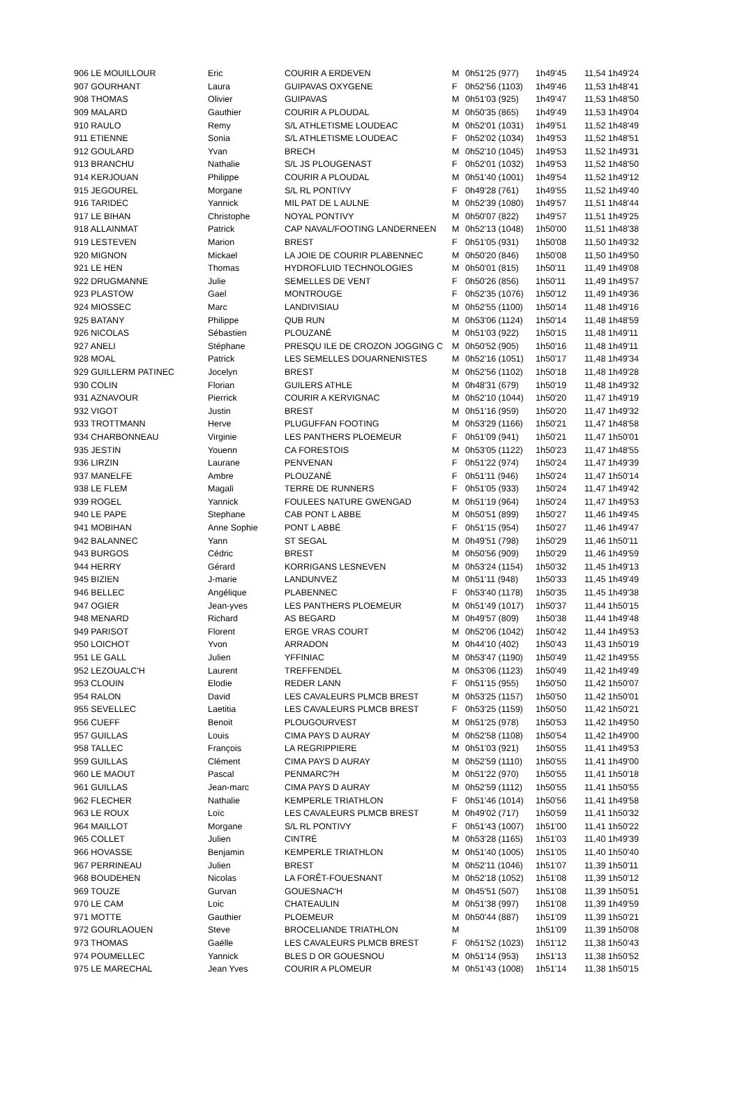| 906 LE MOUILLOUR | Eric | COURIR A ERDEVEN | M | 0h51'25 (977) | 1h49'45 | 11,54 1h49'24 |
| 907 GOURHANT | Laura | GUIPAVAS OXYGENE | F | 0h52'56 (1103) | 1h49'46 | 11,53 1h48'41 |
| 908 THOMAS | Olivier | GUIPAVAS | M | 0h51'03 (925) | 1h49'47 | 11,53 1h48'50 |
| 909 MALARD | Gauthier | COURIR A PLOUDAL | M | 0h50'35 (865) | 1h49'49 | 11,53 1h49'04 |
| 910 RAULO | Remy | S/L ATHLETISME LOUDEAC | M | 0h52'01 (1031) | 1h49'51 | 11,52 1h48'49 |
| 911 ETIENNE | Sonia | S/L ATHLETISME LOUDEAC | F | 0h52'02 (1034) | 1h49'53 | 11,52 1h48'51 |
| 912 GOULARD | Yvan | BRECH | M | 0h52'10 (1045) | 1h49'53 | 11,52 1h49'31 |
| 913 BRANCHU | Nathalie | S/L JS PLOUGENAST | F | 0h52'01 (1032) | 1h49'53 | 11,52 1h48'50 |
| 914 KERJOUAN | Philippe | COURIR A PLOUDAL | M | 0h51'40 (1001) | 1h49'54 | 11,52 1h49'12 |
| 915 JEGOUREL | Morgane | S/L RL PONTIVY | F | 0h49'28 (761) | 1h49'55 | 11,52 1h49'40 |
| 916 TARIDEC | Yannick | MIL PAT DE L AULNE | M | 0h52'39 (1080) | 1h49'57 | 11,51 1h48'44 |
| 917 LE BIHAN | Christophe | NOYAL PONTIVY | M | 0h50'07 (822) | 1h49'57 | 11,51 1h49'25 |
| 918 ALLAINMAT | Patrick | CAP NAVAL/FOOTING LANDERNEEN | M | 0h52'13 (1048) | 1h50'00 | 11,51 1h48'38 |
| 919 LESTEVEN | Marion | BREST | F | 0h51'05 (931) | 1h50'08 | 11,50 1h49'32 |
| 920 MIGNON | Mickael | LA JOIE DE COURIR PLABENNEC | M | 0h50'20 (846) | 1h50'08 | 11,50 1h49'50 |
| 921 LE HEN | Thomas | HYDROFLUID TECHNOLOGIES | M | 0h50'01 (815) | 1h50'11 | 11,49 1h49'08 |
| 922 DRUGMANNE | Julie | SEMELLES DE VENT | F | 0h50'26 (856) | 1h50'11 | 11,49 1h49'57 |
| 923 PLASTOW | Gael | MONTROUGE | F | 0h52'35 (1076) | 1h50'12 | 11,49 1h49'36 |
| 924 MIOSSEC | Marc | LANDIVISIAU | M | 0h52'55 (1100) | 1h50'14 | 11,48 1h49'16 |
| 925 BATANY | Philippe | QUB RUN | M | 0h53'06 (1124) | 1h50'14 | 11,48 1h48'59 |
| 926 NICOLAS | Sébastien | PLOUZANÉ | M | 0h51'03 (922) | 1h50'15 | 11,48 1h49'11 |
| 927 ANELI | Stéphane | PRESQU ILE DE CROZON JOGGING C | M | 0h50'52 (905) | 1h50'16 | 11,48 1h49'11 |
| 928 MOAL | Patrick | LES SEMELLES DOUARNENISTES | M | 0h52'16 (1051) | 1h50'17 | 11,48 1h49'34 |
| 929 GUILLERM PATINEC | Jocelyn | BREST | M | 0h52'56 (1102) | 1h50'18 | 11,48 1h49'28 |
| 930 COLIN | Florian | GUILERS ATHLE | M | 0h48'31 (679) | 1h50'19 | 11,48 1h49'32 |
| 931 AZNAVOUR | Pierrick | COURIR A KERVIGNAC | M | 0h52'10 (1044) | 1h50'20 | 11,47 1h49'19 |
| 932 VIGOT | Justin | BREST | M | 0h51'16 (959) | 1h50'20 | 11,47 1h49'32 |
| 933 TROTTMANN | Herve | PLUGUFFAN FOOTING | M | 0h53'29 (1166) | 1h50'21 | 11,47 1h48'58 |
| 934 CHARBONNEAU | Virginie | LES PANTHERS PLOEMEUR | F | 0h51'09 (941) | 1h50'21 | 11,47 1h50'01 |
| 935 JESTIN | Youenn | CA FORESTOIS | M | 0h53'05 (1122) | 1h50'23 | 11,47 1h48'55 |
| 936 LIRZIN | Laurane | PENVENAN | F | 0h51'22 (974) | 1h50'24 | 11,47 1h49'39 |
| 937 MANELFE | Ambre | PLOUZANÉ | F | 0h51'11 (946) | 1h50'24 | 11,47 1h50'14 |
| 938 LE FLEM | Magali | TERRE DE RUNNERS | F | 0h51'05 (933) | 1h50'24 | 11,47 1h49'42 |
| 939 ROGEL | Yannick | FOULEES NATURE GWENGAD | M | 0h51'19 (964) | 1h50'24 | 11,47 1h49'53 |
| 940 LE PAPE | Stephane | CAB PONT L ABBE | M | 0h50'51 (899) | 1h50'27 | 11,46 1h49'45 |
| 941 MOBIHAN | Anne Sophie | PONT L ABBÉ | F | 0h51'15 (954) | 1h50'27 | 11,46 1h49'47 |
| 942 BALANNEC | Yann | ST SEGAL | M | 0h49'51 (798) | 1h50'29 | 11,46 1h50'11 |
| 943 BURGOS | Cédric | BREST | M | 0h50'56 (909) | 1h50'29 | 11,46 1h49'59 |
| 944 HERRY | Gérard | KORRIGANS LESNEVEN | M | 0h53'24 (1154) | 1h50'32 | 11,45 1h49'13 |
| 945 BIZIEN | J-marie | LANDUNVEZ | M | 0h51'11 (948) | 1h50'33 | 11,45 1h49'49 |
| 946 BELLEC | Angélique | PLABENNEC | F | 0h53'40 (1178) | 1h50'35 | 11,45 1h49'38 |
| 947 OGIER | Jean-yves | LES PANTHERS PLOEMEUR | M | 0h51'49 (1017) | 1h50'37 | 11,44 1h50'15 |
| 948 MENARD | Richard | AS BEGARD | M | 0h49'57 (809) | 1h50'38 | 11,44 1h49'48 |
| 949 PARISOT | Florent | ERGE VRAS COURT | M | 0h52'06 (1042) | 1h50'42 | 11,44 1h49'53 |
| 950 LOICHOT | Yvon | ARRADON | M | 0h44'10 (402) | 1h50'43 | 11,43 1h50'19 |
| 951 LE GALL | Julien | YFFINIAC | M | 0h53'47 (1190) | 1h50'49 | 11,42 1h49'55 |
| 952 LEZOUALC'H | Laurent | TREFFENDEL | M | 0h53'06 (1123) | 1h50'49 | 11,42 1h49'49 |
| 953 CLOUIN | Elodie | REDER LANN | F | 0h51'15 (955) | 1h50'50 | 11,42 1h50'07 |
| 954 RALON | David | LES CAVALEURS PLMCB BREST | M | 0h53'25 (1157) | 1h50'50 | 11,42 1h50'01 |
| 955 SEVELLEC | Laetitia | LES CAVALEURS PLMCB BREST | F | 0h53'25 (1159) | 1h50'50 | 11,42 1h50'21 |
| 956 CUEFF | Benoit | PLOUGOURVEST | M | 0h51'25 (978) | 1h50'53 | 11,42 1h49'50 |
| 957 GUILLAS | Louis | CIMA PAYS D AURAY | M | 0h52'58 (1108) | 1h50'54 | 11,42 1h49'00 |
| 958 TALLEC | François | LA REGRIPPIERE | M | 0h51'03 (921) | 1h50'55 | 11,41 1h49'53 |
| 959 GUILLAS | Clément | CIMA PAYS D AURAY | M | 0h52'59 (1110) | 1h50'55 | 11,41 1h49'00 |
| 960 LE MAOUT | Pascal | PENMARC?H | M | 0h51'22 (970) | 1h50'55 | 11,41 1h50'18 |
| 961 GUILLAS | Jean-marc | CIMA PAYS D AURAY | M | 0h52'59 (1112) | 1h50'55 | 11,41 1h50'55 |
| 962 FLECHER | Nathalie | KEMPERLE TRIATHLON | F | 0h51'46 (1014) | 1h50'56 | 11,41 1h49'58 |
| 963 LE ROUX | Loïc | LES CAVALEURS PLMCB BREST | M | 0h49'02 (717) | 1h50'59 | 11,41 1h50'32 |
| 964 MAILLOT | Morgane | S/L RL PONTIVY | F | 0h51'43 (1007) | 1h51'00 | 11,41 1h50'22 |
| 965 COLLET | Julien | CINTRÉ | M | 0h53'28 (1165) | 1h51'03 | 11,40 1h49'39 |
| 966 HOVASSE | Benjamin | KEMPERLE TRIATHLON | M | 0h51'40 (1005) | 1h51'05 | 11,40 1h50'40 |
| 967 PERRINEAU | Julien | BREST | M | 0h52'11 (1046) | 1h51'07 | 11,39 1h50'11 |
| 968 BOUDEHEN | Nicolas | LA FORÊT-FOUESNANT | M | 0h52'18 (1052) | 1h51'08 | 11,39 1h50'12 |
| 969 TOUZE | Gurvan | GOUESNAC'H | M | 0h45'51 (507) | 1h51'08 | 11,39 1h50'51 |
| 970 LE CAM | Loic | CHATEAULIN | M | 0h51'38 (997) | 1h51'08 | 11,39 1h49'59 |
| 971 MOTTE | Gauthier | PLOEMEUR | M | 0h50'44 (887) | 1h51'09 | 11,39 1h50'21 |
| 972 GOURLAOUEN | Steve | BROCELIANDE TRIATHLON | M | | 1h51'09 | 11,39 1h50'08 |
| 973 THOMAS | Gaëlle | LES CAVALEURS PLMCB BREST | F | 0h51'52 (1023) | 1h51'12 | 11,38 1h50'43 |
| 974 POUMELLEC | Yannick | BLES D OR GOUESNOU | M | 0h51'14 (953) | 1h51'13 | 11,38 1h50'52 |
| 975 LE MARECHAL | Jean Yves | COURIR A PLOMEUR | M | 0h51'43 (1008) | 1h51'14 | 11,38 1h50'15 |